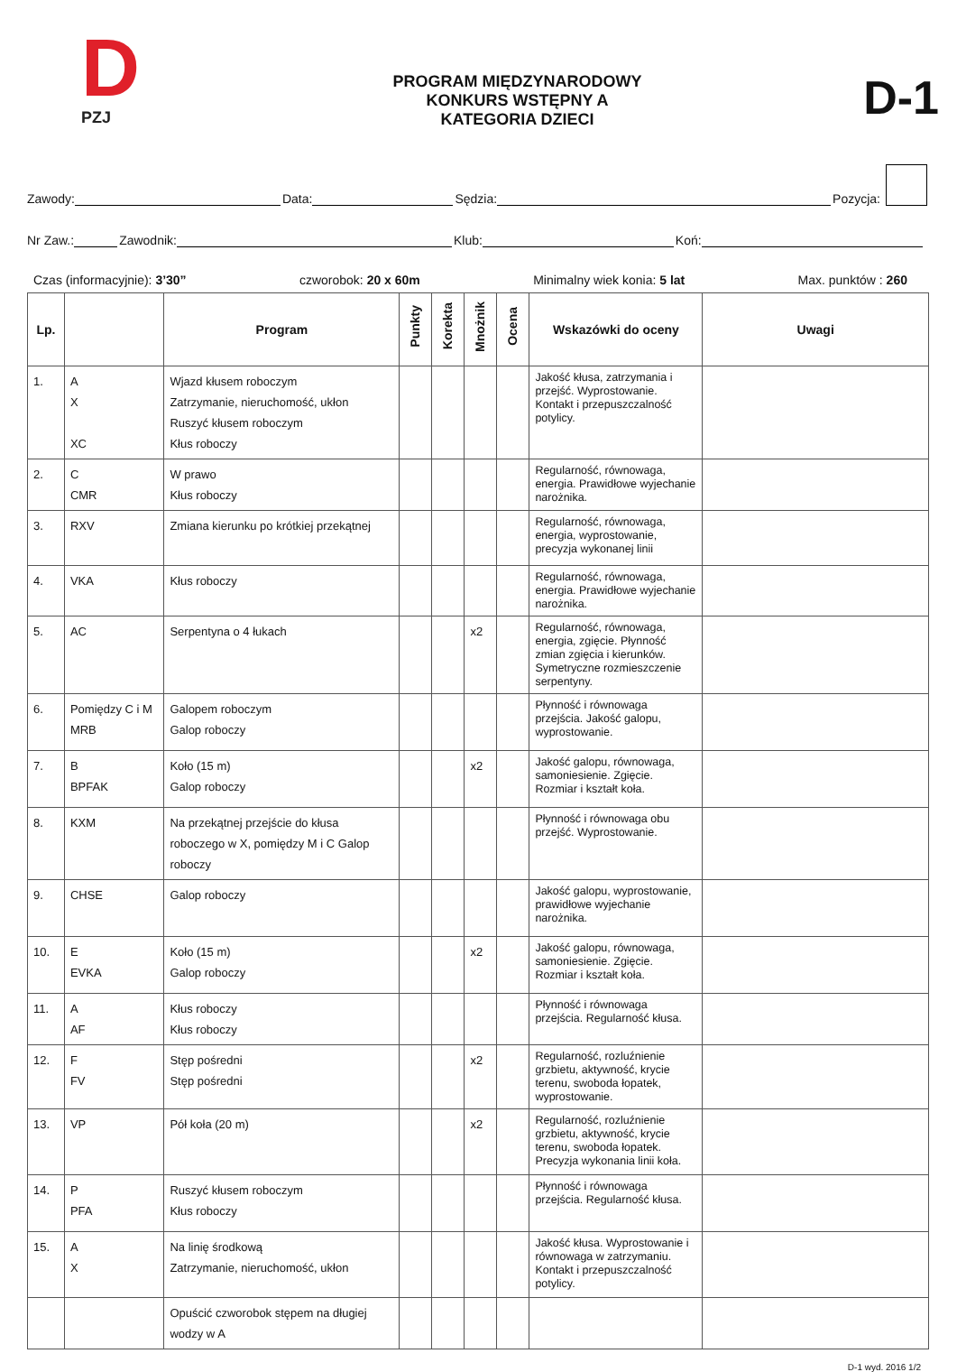D
PZJ
PROGRAM MIĘDZYNARODOWY
KONKURS WSTĘPNY A
KATEGORIA DZIECI
D-1
Zawody: Data: Sędzia: Pozycja:
Nr Zaw.: Zawodnik: Klub: Koń:
Czas (informacyjnie): 3’30” czworobok: 20 x 60m Minimalny wiek konia: 5 lat Max. punktów : 260
| Lp. | | Program | Punkty | Korekta | Mnożnik | Ocena | Wskazówki do oceny | Uwagi |
| --- | --- | --- | --- | --- | --- | --- | --- | --- |
| 1. | A X XC | Wjazd kłusem roboczym Zatrzymanie, nieruchomość, ukłon Ruszyć kłusem roboczym Kłus roboczy | | | | | Jakość kłusa, zatrzymania i przejść. Wyprostowanie. Kontakt i przepuszczalność potylicy. | |
| 2. | C CMR | W prawo Kłus roboczy | | | | | Regularność, równowaga, energia. Prawidłowe wyjechanie narożnika. | |
| 3. | RXV | Zmiana kierunku po krótkiej przekątnej | | | | | Regularność, równowaga, energia, wyprostowanie, precyzja wykonanej linii | |
| 4. | VKA | Kłus roboczy | | | | | Regularność, równowaga, energia. Prawidłowe wyjechanie narożnika. | |
| 5. | AC | Serpentyna o 4 łukach | | | x2 | | Regularność, równowaga, energia, zgięcie. Płynność zmian zgięcia i kierunków. Symetryczne rozmieszczenie serpentyny. | |
| 6. | Pomiędzy C i M MRB | Galopem roboczym Galop roboczy | | | | | Płynność i równowaga przejścia. Jakość galopu, wyprostowanie. | |
| 7. | B BPFAK | Koło (15 m) Galop roboczy | | | x2 | | Jakość galopu, równowaga, samoniesienie. Zgięcie. Rozmiar i kształt koła. | |
| 8. | KXM | Na przekątnej przejście do kłusa roboczego w X, pomiędzy M i C Galop roboczy | | | | | Płynność i równowaga obu przejść. Wyprostowanie. | |
| 9. | CHSE | Galop roboczy | | | | | Jakość galopu, wyprostowanie, prawidłowe wyjechanie narożnika. | |
| 10. | E EVKA | Koło (15 m) Galop roboczy | | | x2 | | Jakość galopu, równowaga, samoniesienie. Zgięcie. Rozmiar i kształt koła. | |
| 11. | A AF | Kłus roboczy Kłus roboczy | | | | | Płynność i równowaga przejścia. Regularność kłusa. | |
| 12. | F FV | Stęp pośredni Stęp pośredni | | | x2 | | Regularność, rozluźnienie grzbietu, aktywność, krycie terenu, swoboda łopatek, wyprostowanie. | |
| 13. | VP | Pół koła (20 m) | | | x2 | | Regularność, rozluźnienie grzbietu, aktywność, krycie terenu, swoboda łopatek. Precyzja wykonania linii koła. | |
| 14. | P PFA | Ruszyć kłusem roboczym Kłus roboczy | | | | | Płynność i równowaga przejścia. Regularność kłusa. | |
| 15. | A X | Na linię środkową Zatrzymanie, nieruchomość, ukłon | | | | | Jakość kłusa. Wyprostowanie i równowaga w zatrzymaniu. Kontakt i przepuszczalność potylicy. | |
| | | Opuścić czworobok stępem na długiej wodzy w A | | | | | | |
D-1 wyd. 2016 1/2